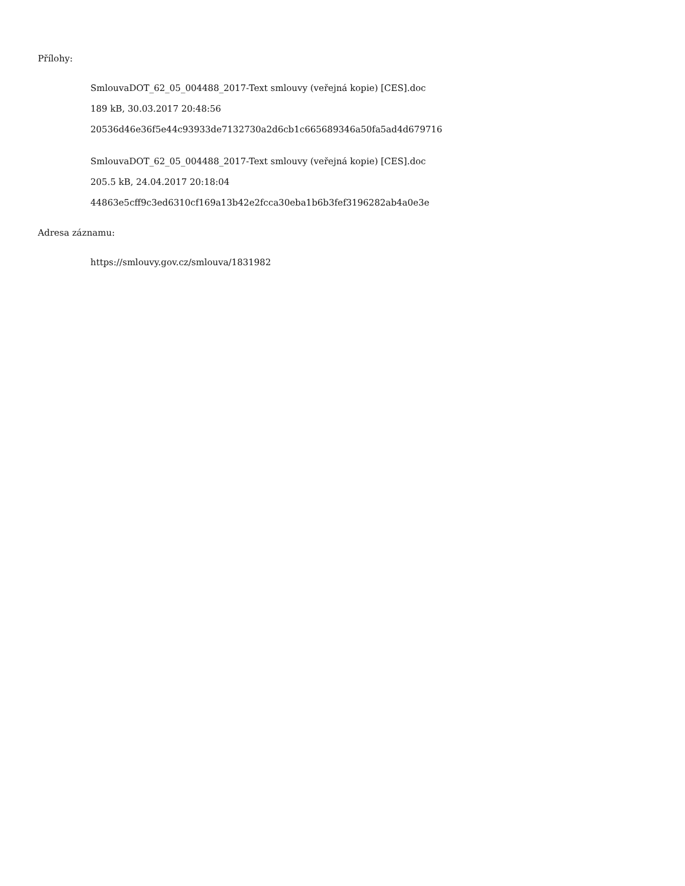Přílohy:
SmlouvaDOT_62_05_004488_2017-Text smlouvy (veřejná kopie) [CES].doc
189 kB, 30.03.2017 20:48:56
20536d46e36f5e44c93933de7132730a2d6cb1c665689346a50fa5ad4d679716
SmlouvaDOT_62_05_004488_2017-Text smlouvy (veřejná kopie) [CES].doc
205.5 kB, 24.04.2017 20:18:04
44863e5cff9c3ed6310cf169a13b42e2fcca30eba1b6b3fef3196282ab4a0e3e
Adresa záznamu:
https://smlouvy.gov.cz/smlouva/1831982